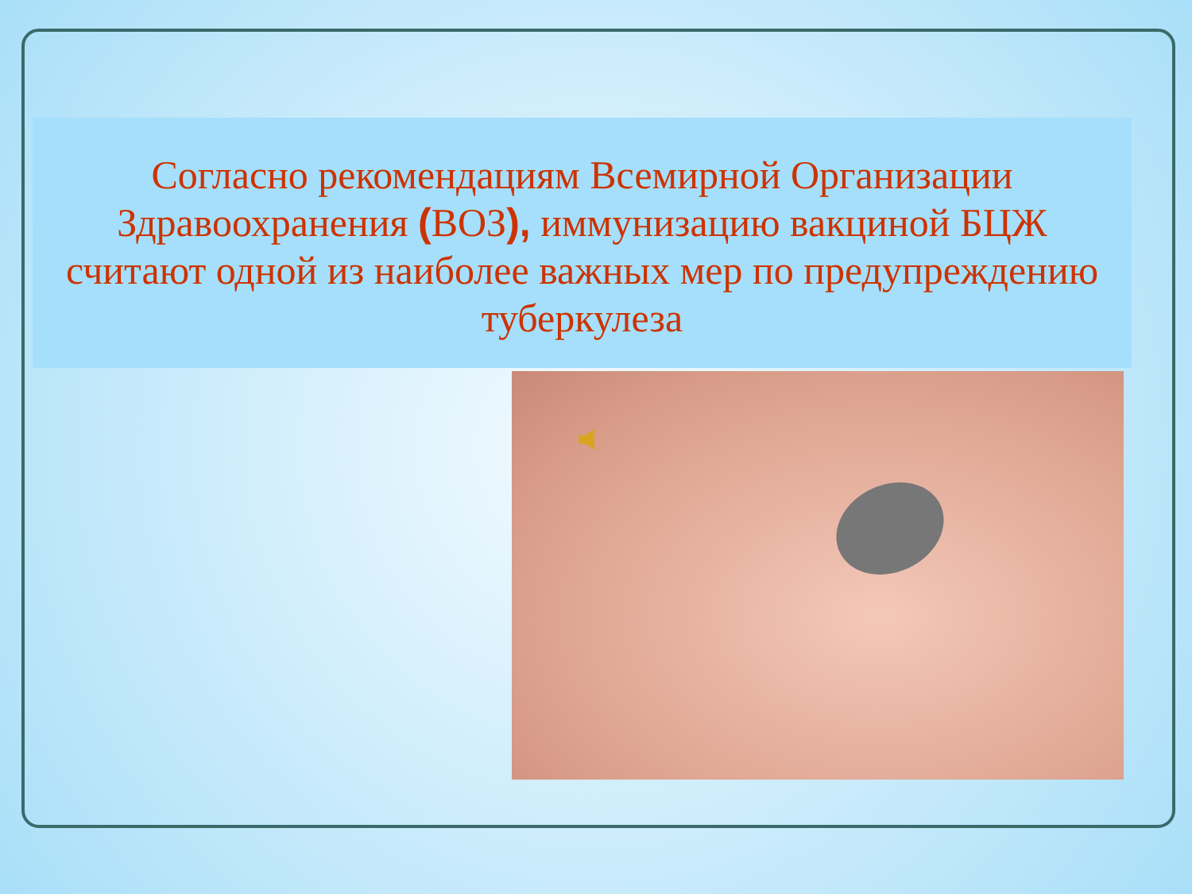Согласно рекомендациям Всемирной Организации Здравоохранения (ВОЗ), иммунизацию вакциной БЦЖ считают одной из наиболее важных мер по предупреждению туберкулеза